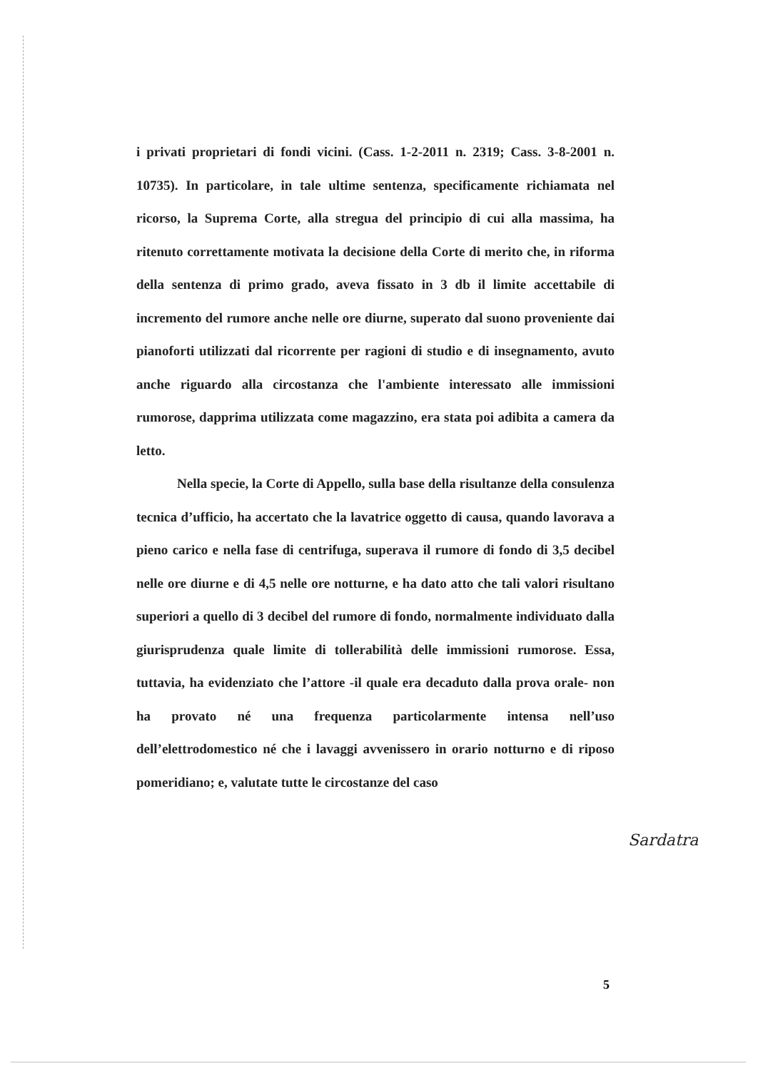i privati proprietari di fondi vicini. (Cass. 1-2-2011 n. 2319; Cass. 3-8-2001 n. 10735). In particolare, in tale ultime sentenza, specificamente richiamata nel ricorso, la Suprema Corte, alla stregua del principio di cui alla massima, ha ritenuto correttamente motivata la decisione della Corte di merito che, in riforma della sentenza di primo grado, aveva fissato in 3 db il limite accettabile di incremento del rumore anche nelle ore diurne, superato dal suono proveniente dai pianoforti utilizzati dal ricorrente per ragioni di studio e di insegnamento, avuto anche riguardo alla circostanza che l'ambiente interessato alle immissioni rumorose, dapprima utilizzata come magazzino, era stata poi adibita a camera da letto.
Nella specie, la Corte di Appello, sulla base della risultanze della consulenza tecnica d’ufficio, ha accertato che la lavatrice oggetto di causa, quando lavorava a pieno carico e nella fase di centrifuga, superava il rumore di fondo di 3,5 decibel nelle ore diurne e di 4,5 nelle ore notturne, e ha dato atto che tali valori risultano superiori a quello di 3 decibel del rumore di fondo, normalmente individuato dalla giurisprudenza quale limite di tollerabilità delle immissioni rumorose. Essa, tuttavia, ha evidenziato che l’attore -il quale era decaduto dalla prova orale- non ha provato né una frequenza particolarmente intensa nell’uso dell’elettrodomestico né che i lavaggi avvenissero in orario notturno e di riposo pomeridiano; e, valutate tutte le circostanze del caso
Sardatra
5